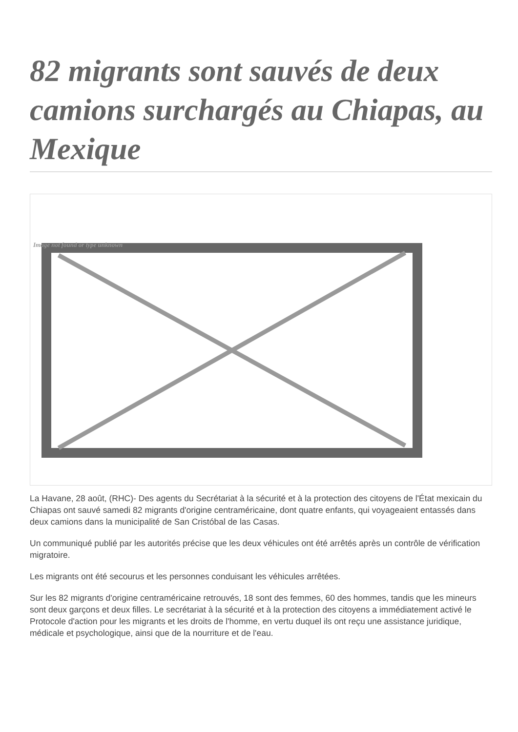82 migrants sont sauvés de deux camions surchargés au Chiapas, au Mexique
Image not found or type unknown
La Havane, 28 août, (RHC)- Des agents du Secrétariat à la sécurité et à la protection des citoyens de l'État mexicain du Chiapas ont sauvé samedi 82 migrants d'origine centraméricaine, dont quatre enfants, qui voyageaient entassés dans deux camions dans la municipalité de San Cristóbal de las Casas.
Un communiqué publié par les autorités précise que les deux véhicules ont été arrêtés après un contrôle de vérification migratoire.
Les migrants ont été secourus et les personnes conduisant les véhicules arrêtées.
Sur les 82 migrants d'origine centraméricaine retrouvés, 18 sont des femmes, 60 des hommes, tandis que les mineurs sont deux garçons et deux filles. Le secrétariat à la sécurité et à la protection des citoyens a immédiatement activé le Protocole d'action pour les migrants et les droits de l'homme, en vertu duquel ils ont reçu une assistance juridique, médicale et psychologique, ainsi que de la nourriture et de l'eau.